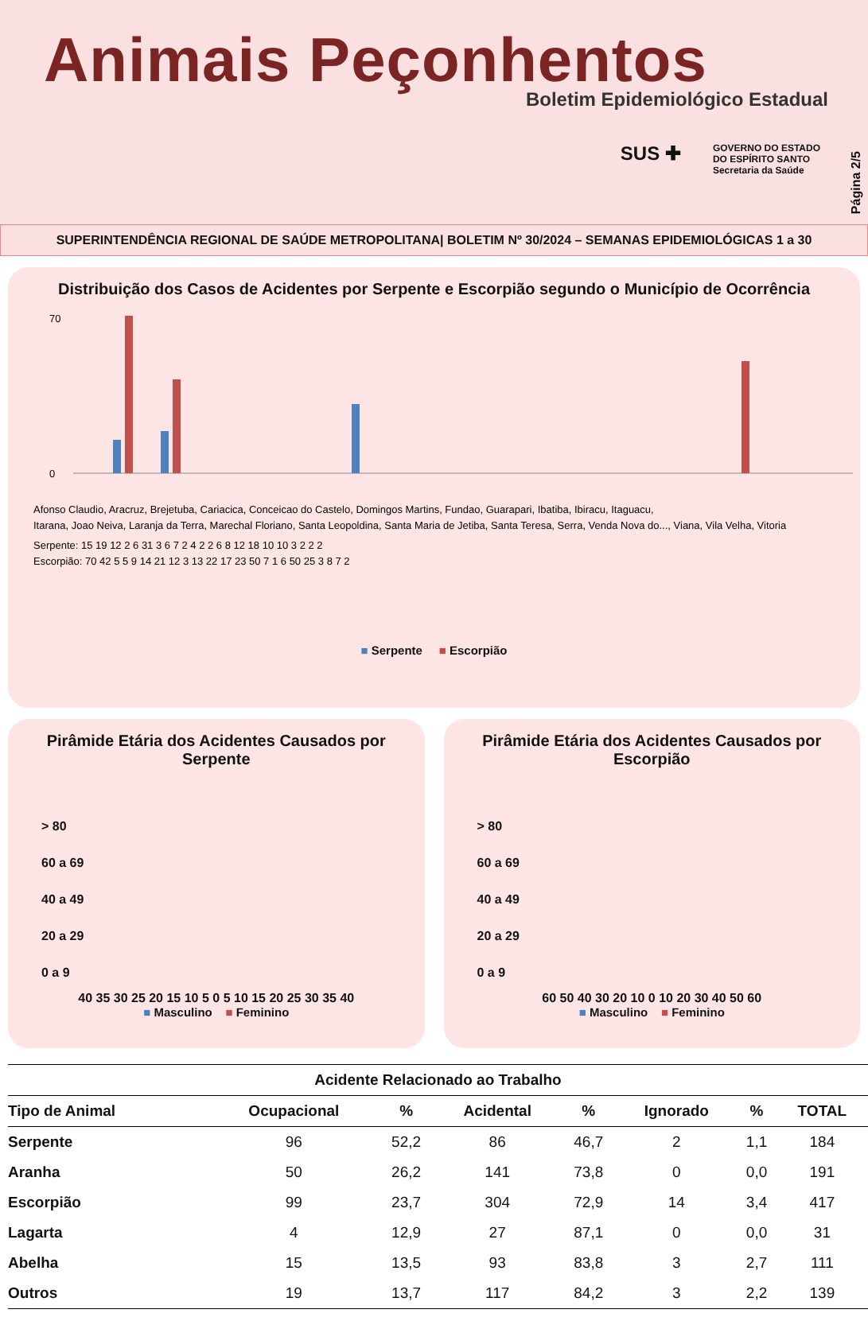Animais Peçonhentos
Boletim Epidemiológico Estadual
SUS ✚ GOVERNO DO ESTADO
DO ESPÍRITO SANTO
Secretaria da Saúde
Página 2/5
SUPERINTENDÊNCIA REGIONAL DE SAÚDE METROPOLITANA| BOLETIM Nº 30/2024 – SEMANAS EPIDEMIOLÓGICAS 1 a 30
Distribuição dos Casos de Acidentes por Serpente e Escorpião segundo o Município de Ocorrência
70
0
Afonso Claudio, Aracruz, Brejetuba, Cariacica, Conceicao do Castelo, Domingos Martins, Fundao, Guarapari, Ibatiba, Ibiracu, Itaguacu,
Itarana, Joao Neiva, Laranja da Terra, Marechal Floriano, Santa Leopoldina, Santa Maria de Jetiba, Santa Teresa, Serra, Venda Nova do..., Viana, Vila Velha, Vitoria
Serpente: 15 19 12 2 6 31 3 6 7 2 4 2 2 6 8 12 18 10 10 3 2 2 2
Escorpião: 70 42 5 5 9 14 21 12 3 13 22 17 23 50 7 1 6 50 25 3 8 7 2
■ Serpente ■ Escorpião
Pirâmide Etária dos Acidentes Causados por Serpente
> 80
60 a 69
40 a 49
20 a 29
0 a 9
40 35 30 25 20 15 10 5 0 5 10 15 20 25 30 35 40
■ Masculino ■ Feminino
Pirâmide Etária dos Acidentes Causados por Escorpião
> 80
60 a 69
40 a 49
20 a 29
0 a 9
60 50 40 30 20 10 0 10 20 30 40 50 60
■ Masculino ■ Feminino
| Acidente Relacionado ao Trabalho | | | | | | | |
| Tipo de Animal | Ocupacional | % | Acidental | % | Ignorado | % | TOTAL |
| Serpente | 96 | 52,2 | 86 | 46,7 | 2 | 1,1 | 184 |
| Aranha | 50 | 26,2 | 141 | 73,8 | 0 | 0,0 | 191 |
| Escorpião | 99 | 23,7 | 304 | 72,9 | 14 | 3,4 | 417 |
| Lagarta | 4 | 12,9 | 27 | 87,1 | 0 | 0,0 | 31 |
| Abelha | 15 | 13,5 | 93 | 83,8 | 3 | 2,7 | 111 |
| Outros | 19 | 13,7 | 117 | 84,2 | 3 | 2,2 | 139 |